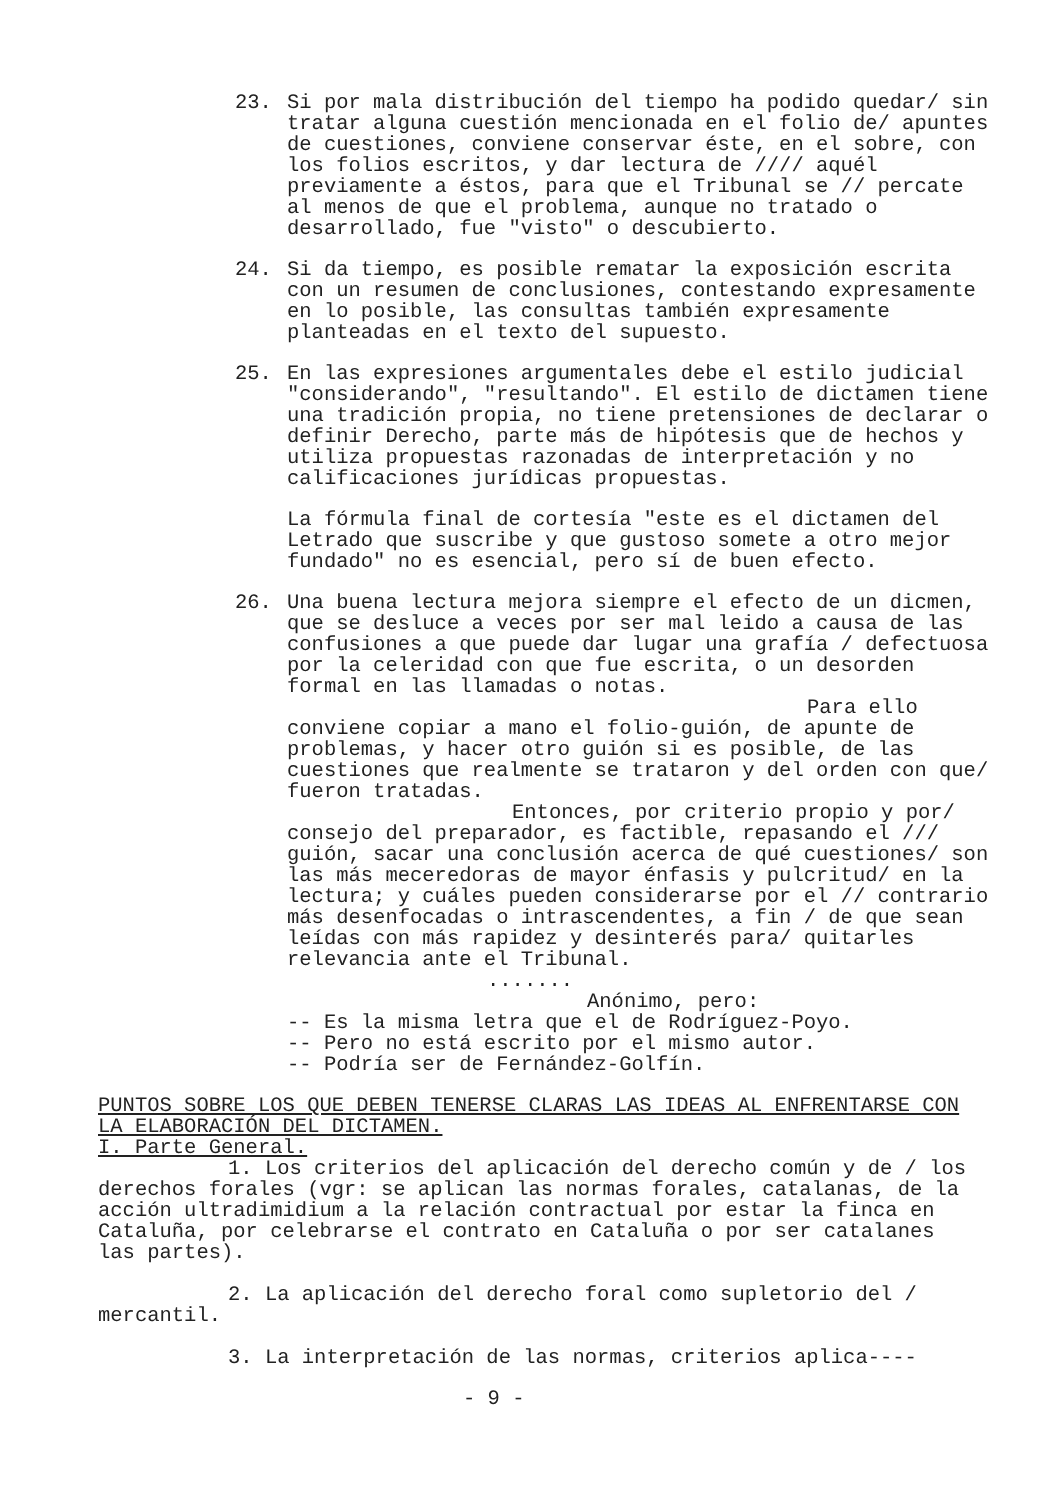23. Si por mala distribución del tiempo ha podido quedar/ sin tratar alguna cuestión mencionada en el folio de/ apuntes de cuestiones, conviene conservar éste, en el sobre, con los folios escritos, y dar lectura de //// aquél previamente a éstos, para que el Tribunal se // percate al menos de que el problema, aunque no tratado o desarrollado, fue "visto" o descubierto.
24. Si da tiempo, es posible rematar la exposición escrita con un resumen de conclusiones, contestando expresamente en lo posible, las consultas también expresamente planteadas en el texto del supuesto.
25. En las expresiones argumentales debe el estilo judicial "considerando", "resultando". El estilo de dictamen tiene una tradición propia, no tiene pretensiones de declarar o definir Derecho, parte más de hipótesis que de hechos y utiliza propuestas razonadas de interpretación y no calificaciones jurídicas propuestas.
La fórmula final de cortesía "este es el dictamen del Letrado que suscribe y que gustoso somete a otro mejor fundado" no es esencial, pero sí de buen efecto.
26. Una buena lectura mejora siempre el efecto de un dicmen, que se desluce a veces por ser mal leido a causa de las confusiones a que puede dar lugar una grafía / defectuosa por la celeridad con que fue escrita, o un desorden formal en las llamadas o notas.
Para ello conviene copiar a mano el folio-guión, de apunte de problemas, y hacer otro guión si es posible, de las cuestiones que realmente se trataron y del orden con que/ fueron tratadas.
Entonces, por criterio propio y por/ consejo del preparador, es factible, repasando el /// guión, sacar una conclusión acerca de qué cuestiones/ son las más meceredoras de mayor énfasis y pulcritud/ en la lectura; y cuáles pueden considerarse por el // contrario más desenfocadas o intrascendentes, a fin / de que sean leídas con más rapidez y desinterés para/ quitarles relevancia ante el Tribunal.
.......
Anónimo, pero:
-- Es la misma letra que el de Rodríguez-Poyo.
-- Pero no está escrito por el mismo autor.
-- Podría ser de Fernández-Golfín.
PUNTOS SOBRE LOS QUE DEBEN TENERSE CLARAS LAS IDEAS AL ENFRENTARSE CON LA ELABORACIÓN DEL DICTAMEN.
I. Parte General.
1. Los criterios del aplicación del derecho común y de / los derechos forales (vgr: se aplican las normas forales, catalanas, de la acción ultradimidium a la relación contractual por estar la finca en Cataluña, por celebrarse el contrato en Cataluña o por ser catalanes las partes).
2. La aplicación del derecho foral como supletorio del / mercantil.
3. La interpretación de las normas, criterios aplica----
- 9 -